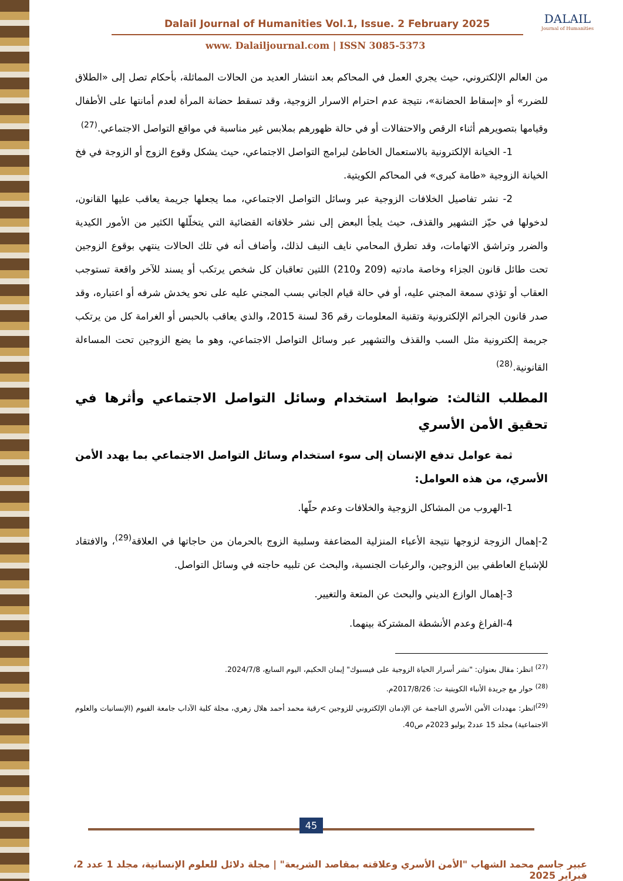DALAIL
Journal of Humanities
Dalail Journal of Humanities Vol.1, Issue. 2 February 2025
www. Dalailjournal.com | ISSN 3085-5373
من العالم الإلكتروني، حيث يجري العمل في المحاكم بعد انتشار العديد من الحالات المماثلة، بأحكام تصل إلى «الطلاق للضرر» أو «إسقاط الحضانة»، نتيجة عدم احترام الاسرار الزوجية، وقد تسقط حضانة المرأة لعدم أمانتها على الأطفال وقيامها بتصويرهم أثناء الرقص والاحتفالات أو في حالة ظهورهم بملابس غير مناسبة في مواقع التواصل الاجتماعي.<sup>(27)</sup>
1- الخيانة الإلكترونية بالاستعمال الخاطئ لبرامج التواصل الاجتماعي، حيث يشكل وقوع الزوج أو الزوجة في فخ الخيانة الزوجية «طامة كبرى» في المحاكم الكويتية.
2- نشر تفاصيل الخلافات الزوجية عبر وسائل التواصل الاجتماعي، مما يجعلها جريمة يعاقب عليها القانون، لدخولها في حيّز التشهير والقذف، حيث يلجأ البعض إلى نشر خلافاته القضائية التي يتخلّلها الكثير من الأمور الكيدية والضرر وتراشق الاتهامات، وقد تطرق المحامي نايف النيف لذلك، وأضاف أنه في تلك الحالات ينتهي بوقوع الزوجين تحت طائل قانون الجزاء وخاصة مادتيه (209 و210) اللتين تعاقبان كل شخص يرتكب أو يسند للآخر واقعة تستوجب العقاب أو تؤذي سمعة المجني عليه، أو في حالة قيام الجاني بسب المجني عليه على نحو يخدش شرفه أو اعتباره، وقد صدر قانون الجرائم الإلكترونية وتقنية المعلومات رقم 36 لسنة 2015، والذي يعاقب بالحبس أو الغرامة كل من يرتكب جريمة إلكترونية مثل السب والقذف والتشهير عبر وسائل التواصل الاجتماعي، وهو ما يضع الزوجين تحت المساءلة القانونية.<sup>(28)</sup>
المطلب الثالث: ضوابط استخدام وسائل التواصل الاجتماعي وأثرها في تحقيق الأمن الأسري
ثمة عوامل تدفع الإنسان إلى سوء استخدام وسائل التواصل الاجتماعي بما يهدد الأمن الأسري، من هذه العوامل:
1-الهروب من المشاكل الزوجية والخلافات وعدم حلّها.
2-إهمال الزوجة لزوجها نتيجة الأعباء المنزلية المضاعفة وسلبية الزوج بالحرمان من حاجاتها في العلاقة<sup>(29)</sup>، والافتقاد للإشباع العاطفي بين الزوجين، والرغبات الجنسية، والبحث عن تلبيه حاجته في وسائل التواصل.
3-إهمال الوازع الديني والبحث عن المتعة والتغيير.
4-الفراغ وعدم الأنشطة المشتركة بينهما.
<sup>(27)</sup> انظر: مقال بعنوان: "نشر أسرار الحياة الزوجية على فيسبوك" إيمان الحكيم، اليوم السابع، 2024/7/8.
<sup>(28)</sup> حوار مع جريدة الأنباء الكويتية ت: 2017/8/26م.
<sup>(29)</sup> انظر: مهددات الأمن الأسري الناجمة عن الإدمان الإلكتروني للزوجين >رقية محمد أحمد هلال زهري، مجلة كلية الآداب جامعة الفيوم (الإنسانيات والعلوم الاجتماعية) مجلد 15 عدد2 يوليو 2023م ص40.
45
عبير جاسم محمد الشهاب "الأمن الأسري وعلاقته بمقاصد الشريعة" | مجلة دلائل للعلوم الإنسانية، مجلد 1 عدد 2، فبراير 2025